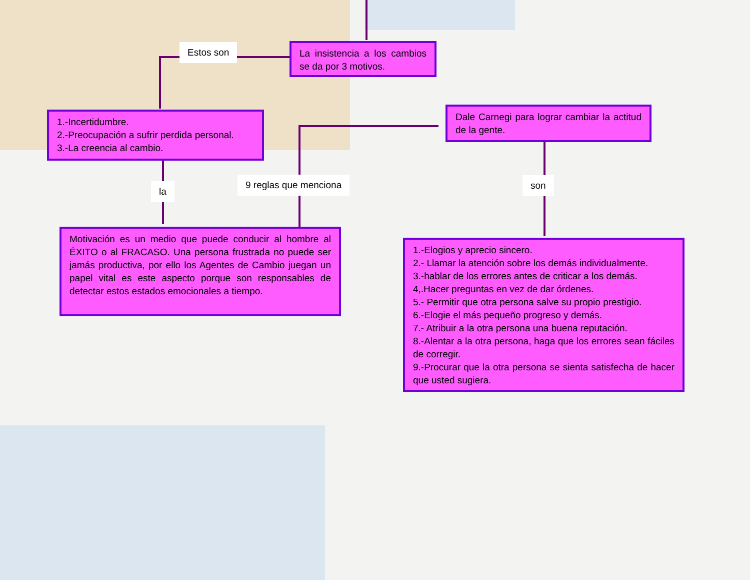La insistencia a los cambios se da por 3 motivos.
Estos son
1.-Incertidumbre.
2.-Preocupación a sufrir perdida personal.
3.-La creencia al cambio.
la
9 reglas que menciona
Dale Carnegi para lograr cambiar la actitud de la gente.
son
Motivación es un medio que puede conducir al hombre al ÉXITO o al FRACASO. Una persona frustrada no puede ser jamás productiva, por ello los Agentes de Cambio juegan un papel vital es este aspecto porque son responsables de detectar estos estados emocionales a tiempo.
1.-Elogios y aprecio sincero.
2.- Llamar la atención sobre los demás individualmente.
3.-hablar de los errores antes de criticar a los demás.
4,.Hacer preguntas en vez de dar órdenes.
5.- Permitir que otra persona salve su propio prestigio.
6.-Elogie el más pequeño progreso y demás.
7.- Atribuir a la otra persona una buena reputación.
8.-Alentar a la otra persona, haga que los errores sean fáciles de corregir.
9.-Procurar que la otra persona se sienta satisfecha de hacer que usted sugiera.